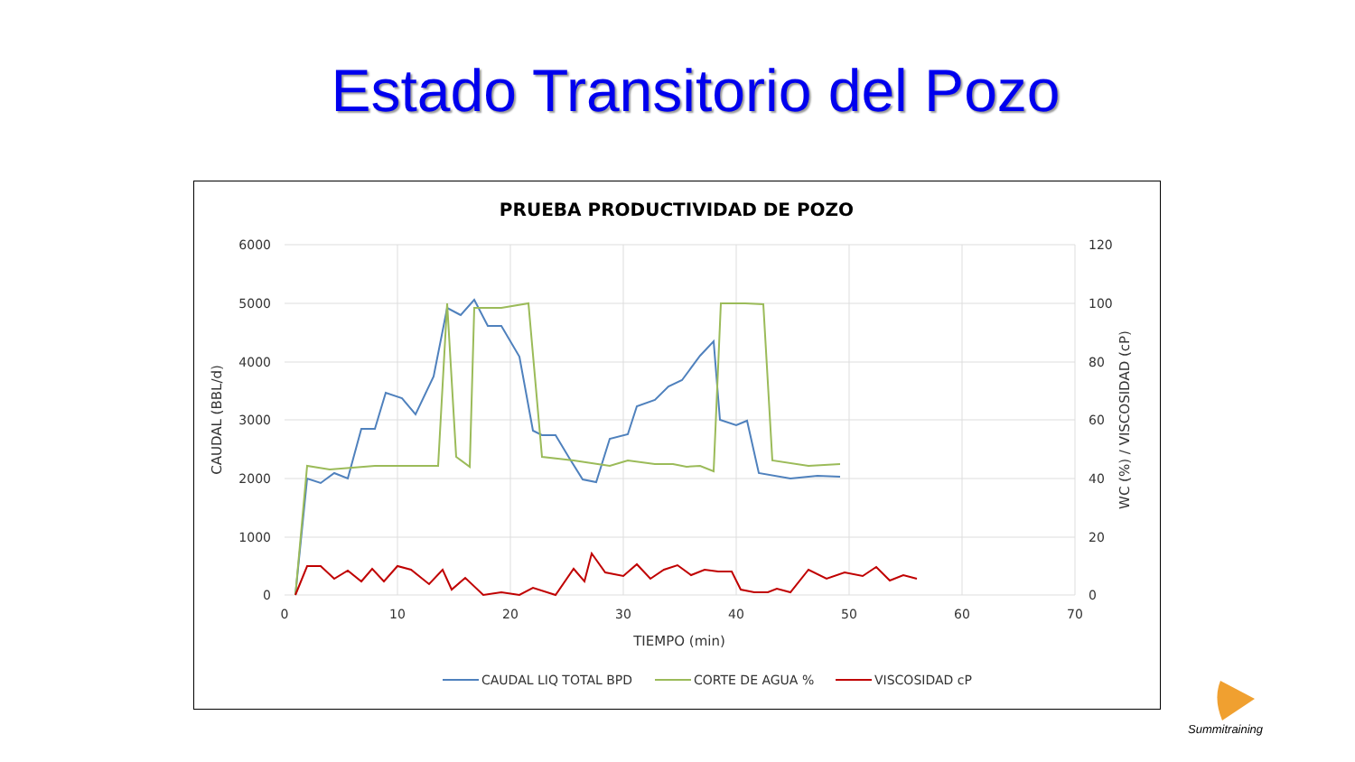Estado Transitorio del Pozo
PRUEBA PRODUCTIVIDAD DE POZO
6000
5000
4000
3000
2000
1000
0
120
100
80
60
40
20
0
0
10
20
30
40
50
60
70
TIEMPO (min)
CAUDAL (BBL/d)
WC (%) / VISCOSIDAD (cP)
CAUDAL LIQ TOTAL BPD
CORTE DE AGUA %
VISCOSIDAD cP
Summitraining